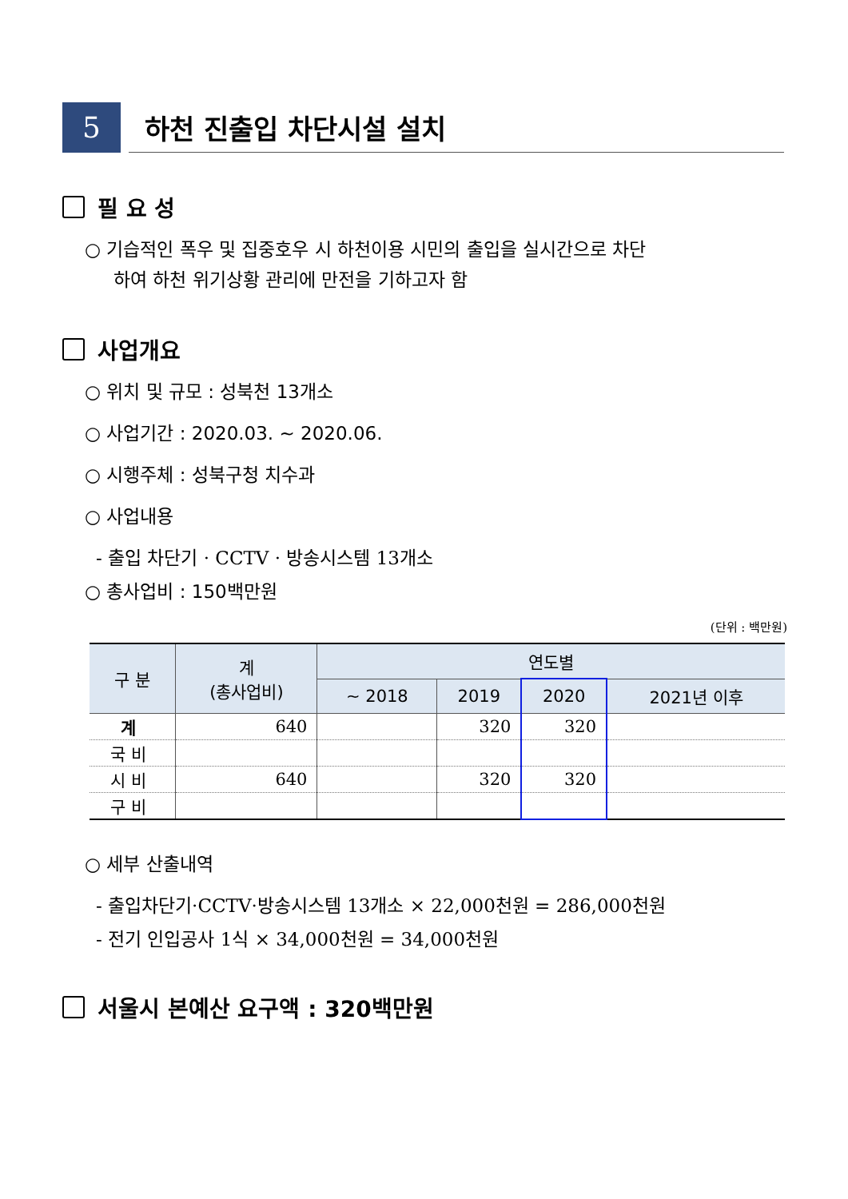5
하천 진출입 차단시설 설치
필 요 성
○ 기습적인 폭우 및 집중호우 시 하천이용 시민의 출입을 실시간으로 차단
하여 하천 위기상황 관리에 만전을 기하고자 함
사업개요
○ 위치 및 규모 : 성북천 13개소
○ 사업기간 : 2020.03. ~ 2020.06.
○ 시행주체 : 성북구청 치수과
○ 사업내용
- 출입 차단기 · CCTV · 방송시스템 13개소
○ 총사업비 : 150백만원
(단위 : 백만원)
| 구 분 | 계 (총사업비) | 연도별 | | | |
| --- | --- | --- | --- | --- | --- |
| | | ~ 2018 | 2019 | 2020 | 2021년 이후 |
| 계 | 640 | | 320 | 320 | |
| 국 비 | | | | | |
| 시 비 | 640 | | 320 | 320 | |
| 구 비 | | | | | |
○ 세부 산출내역
- 출입차단기·CCTV·방송시스템 13개소 × 22,000천원 = 286,000천원
- 전기 인입공사 1식 × 34,000천원 = 34,000천원
서울시 본예산 요구액 : 320백만원